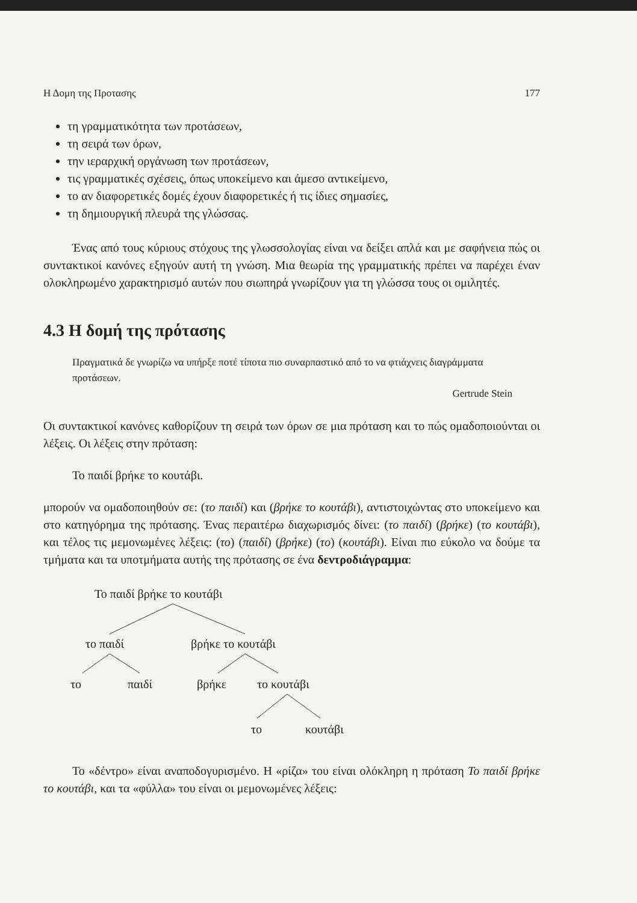Η Δομη της Προτασης 177
τη γραμματικότητα των προτάσεων,
τη σειρά των όρων,
την ιεραρχική οργάνωση των προτάσεων,
τις γραμματικές σχέσεις, όπως υποκείμενο και άμεσο αντικείμενο,
το αν διαφορετικές δομές έχουν διαφορετικές ή τις ίδιες σημασίες,
τη δημιουργική πλευρά της γλώσσας.
Ένας από τους κύριους στόχους της γλωσσολογίας είναι να δείξει απλά και με σαφήνεια πώς οι συντακτικοί κανόνες εξηγούν αυτή τη γνώση. Μια θεωρία της γραμματικής πρέπει να παρέχει έναν ολοκληρωμένο χαρακτηρισμό αυτών που σιωπηρά γνωρίζουν για τη γλώσσα τους οι ομιλητές.
4.3 Η δομή της πρότασης
Πραγματικά δε γνωρίζω να υπήρξε ποτέ τίποτα πιο συναρπαστικό από το να φτιάχνεις διαγράμματα προτάσεων.
Gertrude Stein
Οι συντακτικοί κανόνες καθορίζουν τη σειρά των όρων σε μια πρόταση και το πώς ομαδοποιούνται οι λέξεις. Οι λέξεις στην πρόταση:
Το παιδί βρήκε το κουτάβι.
μπορούν να ομαδοποιηθούν σε: (το παιδί) και (βρήκε το κουτάβι), αντιστοιχώντας στο υποκείμενο και στο κατηγόρημα της πρότασης. Ένας περαιτέρω διαχωρισμός δίνει: (το παιδί) (βρήκε) (το κουτάβι), και τέλος τις μεμονωμένες λέξεις: (το) (παιδί) (βρήκε) (το) (κουτάβι). Είναι πιο εύκολο να δούμε τα τμήματα και τα υποτμήματα αυτής της πρότασης σε ένα δεντροδιάγραμμα:
Το παιδί βρήκε το κουτάβι
το παιδί
βρήκε το κουτάβι
το
παιδί
βρήκε
το κουτάβι
το
κουτάβι
Το «δέντρο» είναι αναποδογυρισμένο. Η «ρίζα» του είναι ολόκληρη η πρόταση Το παιδί βρήκε το κουτάβι, και τα «φύλλα» του είναι οι μεμονωμένες λέξεις: